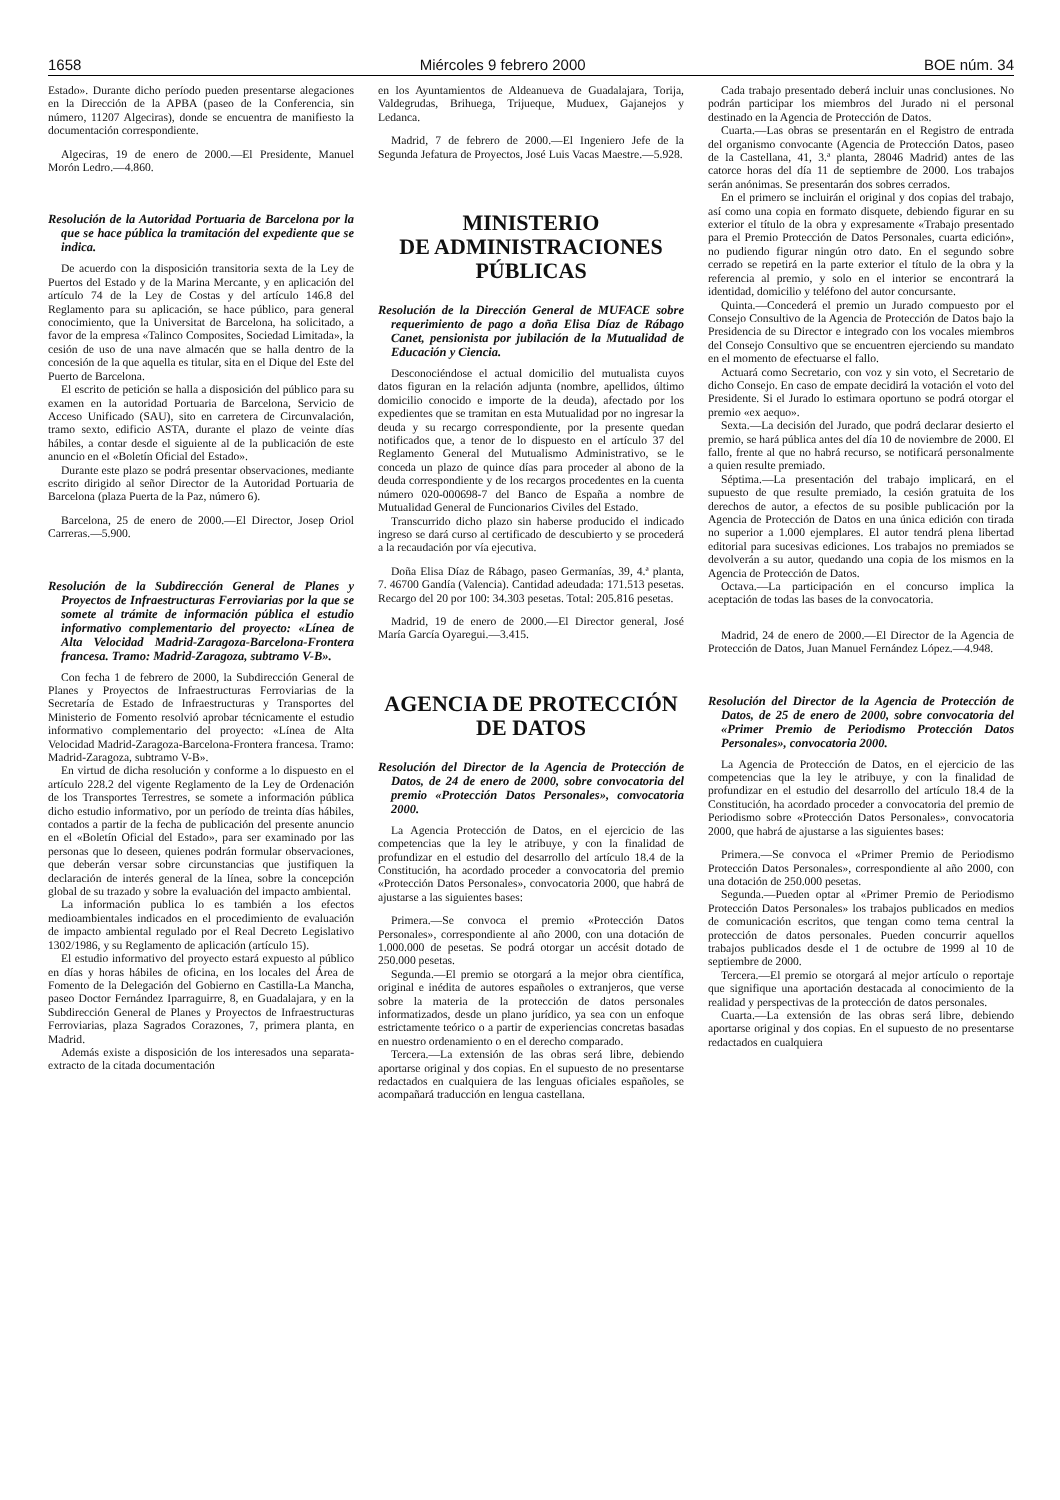1658 Miércoles 9 febrero 2000 BOE núm. 34
Estado». Durante dicho período pueden presentarse alegaciones en la Dirección de la APBA (paseo de la Conferencia, sin número, 11207 Algeciras), donde se encuentra de manifiesto la documentación correspondiente.
Algeciras, 19 de enero de 2000.—El Presidente, Manuel Morón Ledro.—4.860.
Resolución de la Autoridad Portuaria de Barcelona por la que se hace pública la tramitación del expediente que se indica.
De acuerdo con la disposición transitoria sexta de la Ley de Puertos del Estado y de la Marina Mercante, y en aplicación del artículo 74 de la Ley de Costas y del artículo 146.8 del Reglamento para su aplicación, se hace público, para general conocimiento, que la Universitat de Barcelona, ha solicitado, a favor de la empresa «Talinco Composites, Sociedad Limitada», la cesión de uso de una nave almacén que se halla dentro de la concesión de la que aquella es titular, sita en el Dique del Este del Puerto de Barcelona.
El escrito de petición se halla a disposición del público para su examen en la autoridad Portuaria de Barcelona, Servicio de Acceso Unificado (SAU), sito en carretera de Circunvalación, tramo sexto, edificio ASTA, durante el plazo de veinte días hábiles, a contar desde el siguiente al de la publicación de este anuncio en el «Boletín Oficial del Estado».
Durante este plazo se podrá presentar observaciones, mediante escrito dirigido al señor Director de la Autoridad Portuaria de Barcelona (plaza Puerta de la Paz, número 6).
Barcelona, 25 de enero de 2000.—El Director, Josep Oriol Carreras.—5.900.
Resolución de la Subdirección General de Planes y Proyectos de Infraestructuras Ferroviarias por la que se somete al trámite de información pública el estudio informativo complementario del proyecto: «Línea de Alta Velocidad Madrid-Zaragoza-Barcelona-Frontera francesa. Tramo: Madrid-Zaragoza, subtramo V-B».
Con fecha 1 de febrero de 2000, la Subdirección General de Planes y Proyectos de Infraestructuras Ferroviarias de la Secretaría de Estado de Infraestructuras y Transportes del Ministerio de Fomento resolvió aprobar técnicamente el estudio informativo complementario del proyecto: «Línea de Alta Velocidad Madrid-Zaragoza-Barcelona-Frontera francesa. Tramo: Madrid-Zaragoza, subtramo V-B».
En virtud de dicha resolución y conforme a lo dispuesto en el artículo 228.2 del vigente Reglamento de la Ley de Ordenación de los Transportes Terrestres, se somete a información pública dicho estudio informativo, por un período de treinta días hábiles, contados a partir de la fecha de publicación del presente anuncio en el «Boletín Oficial del Estado», para ser examinado por las personas que lo deseen, quienes podrán formular observaciones, que deberán versar sobre circunstancias que justifiquen la declaración de interés general de la línea, sobre la concepción global de su trazado y sobre la evaluación del impacto ambiental.
La información publica lo es también a los efectos medioambientales indicados en el procedimiento de evaluación de impacto ambiental regulado por el Real Decreto Legislativo 1302/1986, y su Reglamento de aplicación (artículo 15).
El estudio informativo del proyecto estará expuesto al público en días y horas hábiles de oficina, en los locales del Área de Fomento de la Delegación del Gobierno en Castilla-La Mancha, paseo Doctor Fernández Iparraguirre, 8, en Guadalajara, y en la Subdirección General de Planes y Proyectos de Infraestructuras Ferroviarias, plaza Sagrados Corazones, 7, primera planta, en Madrid.
Además existe a disposición de los interesados una separata-extracto de la citada documentación
en los Ayuntamientos de Aldeanueva de Guadalajara, Torija, Valdegrudas, Brihuega, Trijueque, Muduex, Gajanejos y Ledanca.
Madrid, 7 de febrero de 2000.—El Ingeniero Jefe de la Segunda Jefatura de Proyectos, José Luis Vacas Maestre.—5.928.
MINISTERIO
DE ADMINISTRACIONES
PÚBLICAS
Resolución de la Dirección General de MUFACE sobre requerimiento de pago a doña Elisa Díaz de Rábago Canet, pensionista por jubilación de la Mutualidad de Educación y Ciencia.
Desconociéndose el actual domicilio del mutualista cuyos datos figuran en la relación adjunta (nombre, apellidos, último domicilio conocido e importe de la deuda), afectado por los expedientes que se tramitan en esta Mutualidad por no ingresar la deuda y su recargo correspondiente, por la presente quedan notificados que, a tenor de lo dispuesto en el artículo 37 del Reglamento General del Mutualismo Administrativo, se le conceda un plazo de quince días para proceder al abono de la deuda correspondiente y de los recargos procedentes en la cuenta número 020-000698-7 del Banco de España a nombre de Mutualidad General de Funcionarios Civiles del Estado.
Transcurrido dicho plazo sin haberse producido el indicado ingreso se dará curso al certificado de descubierto y se procederá a la recaudación por vía ejecutiva.
Doña Elisa Díaz de Rábago, paseo Germanías, 39, 4.ª planta, 7. 46700 Gandía (Valencia). Cantidad adeudada: 171.513 pesetas. Recargo del 20 por 100: 34.303 pesetas. Total: 205.816 pesetas.
Madrid, 19 de enero de 2000.—El Director general, José María García Oyaregui.—3.415.
AGENCIA DE PROTECCIÓN
DE DATOS
Resolución del Director de la Agencia de Protección de Datos, de 24 de enero de 2000, sobre convocatoria del premio «Protección Datos Personales», convocatoria 2000.
La Agencia Protección de Datos, en el ejercicio de las competencias que la ley le atribuye, y con la finalidad de profundizar en el estudio del desarrollo del artículo 18.4 de la Constitución, ha acordado proceder a convocatoria del premio «Protección Datos Personales», convocatoria 2000, que habrá de ajustarse a las siguientes bases:
Primera.—Se convoca el premio «Protección Datos Personales», correspondiente al año 2000, con una dotación de 1.000.000 de pesetas. Se podrá otorgar un accésit dotado de 250.000 pesetas.
Segunda.—El premio se otorgará a la mejor obra científica, original e inédita de autores españoles o extranjeros, que verse sobre la materia de la protección de datos personales informatizados, desde un plano jurídico, ya sea con un enfoque estrictamente teórico o a partir de experiencias concretas basadas en nuestro ordenamiento o en el derecho comparado.
Tercera.—La extensión de las obras será libre, debiendo aportarse original y dos copias. En el supuesto de no presentarse redactados en cualquiera de las lenguas oficiales españoles, se acompañará traducción en lengua castellana.
Cada trabajo presentado deberá incluir unas conclusiones. No podrán participar los miembros del Jurado ni el personal destinado en la Agencia de Protección de Datos.
Cuarta.—Las obras se presentarán en el Registro de entrada del organismo convocante (Agencia de Protección Datos, paseo de la Castellana, 41, 3.ª planta, 28046 Madrid) antes de las catorce horas del día 11 de septiembre de 2000. Los trabajos serán anónimas. Se presentarán dos sobres cerrados.
En el primero se incluirán el original y dos copias del trabajo, así como una copia en formato disquete, debiendo figurar en su exterior el título de la obra y expresamente «Trabajo presentado para el Premio Protección de Datos Personales, cuarta edición», no pudiendo figurar ningún otro dato. En el segundo sobre cerrado se repetirá en la parte exterior el título de la obra y la referencia al premio, y solo en el interior se encontrará la identidad, domicilio y teléfono del autor concursante.
Quinta.—Concederá el premio un Jurado compuesto por el Consejo Consultivo de la Agencia de Protección de Datos bajo la Presidencia de su Director e integrado con los vocales miembros del Consejo Consultivo que se encuentren ejerciendo su mandato en el momento de efectuarse el fallo.
Actuará como Secretario, con voz y sin voto, el Secretario de dicho Consejo. En caso de empate decidirá la votación el voto del Presidente. Si el Jurado lo estimara oportuno se podrá otorgar el premio «ex aequo».
Sexta.—La decisión del Jurado, que podrá declarar desierto el premio, se hará pública antes del día 10 de noviembre de 2000. El fallo, frente al que no habrá recurso, se notificará personalmente a quien resulte premiado.
Séptima.—La presentación del trabajo implicará, en el supuesto de que resulte premiado, la cesión gratuita de los derechos de autor, a efectos de su posible publicación por la Agencia de Protección de Datos en una única edición con tirada no superior a 1.000 ejemplares. El autor tendrá plena libertad editorial para sucesivas ediciones. Los trabajos no premiados se devolverán a su autor, quedando una copia de los mismos en la Agencia de Protección de Datos.
Octava.—La participación en el concurso implica la aceptación de todas las bases de la convocatoria.
Madrid, 24 de enero de 2000.—El Director de la Agencia de Protección de Datos, Juan Manuel Fernández López.—4.948.
Resolución del Director de la Agencia de Protección de Datos, de 25 de enero de 2000, sobre convocatoria del «Primer Premio de Periodismo Protección Datos Personales», convocatoria 2000.
La Agencia de Protección de Datos, en el ejercicio de las competencias que la ley le atribuye, y con la finalidad de profundizar en el estudio del desarrollo del artículo 18.4 de la Constitución, ha acordado proceder a convocatoria del premio de Periodismo sobre «Protección Datos Personales», convocatoria 2000, que habrá de ajustarse a las siguientes bases:
Primera.—Se convoca el «Primer Premio de Periodismo Protección Datos Personales», correspondiente al año 2000, con una dotación de 250.000 pesetas.
Segunda.—Pueden optar al «Primer Premio de Periodismo Protección Datos Personales» los trabajos publicados en medios de comunicación escritos, que tengan como tema central la protección de datos personales. Pueden concurrir aquellos trabajos publicados desde el 1 de octubre de 1999 al 10 de septiembre de 2000.
Tercera.—El premio se otorgará al mejor artículo o reportaje que signifique una aportación destacada al conocimiento de la realidad y perspectivas de la protección de datos personales.
Cuarta.—La extensión de las obras será libre, debiendo aportarse original y dos copias. En el supuesto de no presentarse redactados en cualquiera